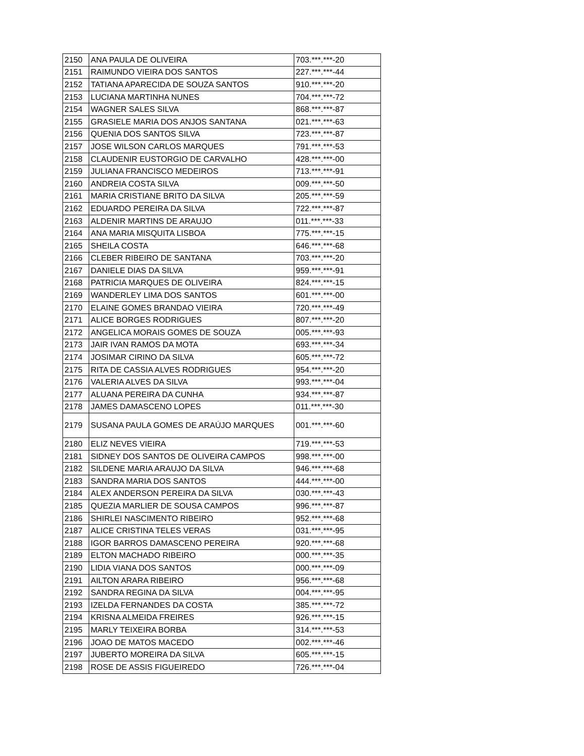| 2150 | ANA PAULA DE OLIVEIRA | 703.***.***-20 |
| 2151 | RAIMUNDO VIEIRA DOS SANTOS | 227.***.***-44 |
| 2152 | TATIANA APARECIDA DE SOUZA SANTOS | 910.***.***-20 |
| 2153 | LUCIANA MARTINHA NUNES | 704.***.***-72 |
| 2154 | WAGNER SALES SILVA | 868.***.***-87 |
| 2155 | GRASIELE MARIA DOS ANJOS SANTANA | 021.***.***-63 |
| 2156 | QUENIA DOS SANTOS SILVA | 723.***.***-87 |
| 2157 | JOSE WILSON CARLOS MARQUES | 791.***.***-53 |
| 2158 | CLAUDENIR EUSTORGIO DE CARVALHO | 428.***.***-00 |
| 2159 | JULIANA FRANCISCO MEDEIROS | 713.***.***-91 |
| 2160 | ANDREIA COSTA SILVA | 009.***.***-50 |
| 2161 | MARIA CRISTIANE BRITO DA SILVA | 205.***.***-59 |
| 2162 | EDUARDO PEREIRA DA SILVA | 722.***.***-87 |
| 2163 | ALDENIR MARTINS DE ARAUJO | 011.***.***-33 |
| 2164 | ANA MARIA MISQUITA LISBOA | 775.***.***-15 |
| 2165 | SHEILA COSTA | 646.***.***-68 |
| 2166 | CLEBER RIBEIRO DE SANTANA | 703.***.***-20 |
| 2167 | DANIELE DIAS DA SILVA | 959.***.***-91 |
| 2168 | PATRICIA MARQUES DE OLIVEIRA | 824.***.***-15 |
| 2169 | WANDERLEY LIMA DOS SANTOS | 601.***.***-00 |
| 2170 | ELAINE GOMES BRANDAO VIEIRA | 720.***.***-49 |
| 2171 | ALICE BORGES RODRIGUES | 807.***.***-20 |
| 2172 | ANGELICA MORAIS GOMES DE SOUZA | 005.***.***-93 |
| 2173 | JAIR IVAN RAMOS DA MOTA | 693.***.***-34 |
| 2174 | JOSIMAR CIRINO DA SILVA | 605.***.***-72 |
| 2175 | RITA DE CASSIA ALVES RODRIGUES | 954.***.***-20 |
| 2176 | VALERIA ALVES DA SILVA | 993.***.***-04 |
| 2177 | ALUANA PEREIRA DA CUNHA | 934.***.***-87 |
| 2178 | JAMES DAMASCENO LOPES | 011.***.***-30 |
| 2179 | SUSANA PAULA GOMES DE ARAÚJO MARQUES | 001.***.***-60 |
| 2180 | ELIZ NEVES VIEIRA | 719.***.***-53 |
| 2181 | SIDNEY DOS SANTOS DE OLIVEIRA CAMPOS | 998.***.***-00 |
| 2182 | SILDENE MARIA ARAUJO DA SILVA | 946.***.***-68 |
| 2183 | SANDRA MARIA DOS SANTOS | 444.***.***-00 |
| 2184 | ALEX ANDERSON PEREIRA DA SILVA | 030.***.***-43 |
| 2185 | QUEZIA MARLIER DE SOUSA CAMPOS | 996.***.***-87 |
| 2186 | SHIRLEI NASCIMENTO RIBEIRO | 952.***.***-68 |
| 2187 | ALICE CRISTINA TELES VERAS | 031.***.***-95 |
| 2188 | IGOR BARROS DAMASCENO PEREIRA | 920.***.***-68 |
| 2189 | ELTON MACHADO RIBEIRO | 000.***.***-35 |
| 2190 | LIDIA VIANA DOS SANTOS | 000.***.***-09 |
| 2191 | AILTON ARARA RIBEIRO | 956.***.***-68 |
| 2192 | SANDRA REGINA DA SILVA | 004.***.***-95 |
| 2193 | IZELDA FERNANDES DA COSTA | 385.***.***-72 |
| 2194 | KRISNA ALMEIDA FREIRES | 926.***.***-15 |
| 2195 | MARLY TEIXEIRA BORBA | 314.***.***-53 |
| 2196 | JOAO DE MATOS MACEDO | 002.***.***-46 |
| 2197 | JUBERTO MOREIRA DA SILVA | 605.***.***-15 |
| 2198 | ROSE DE ASSIS FIGUEIREDO | 726.***.***-04 |